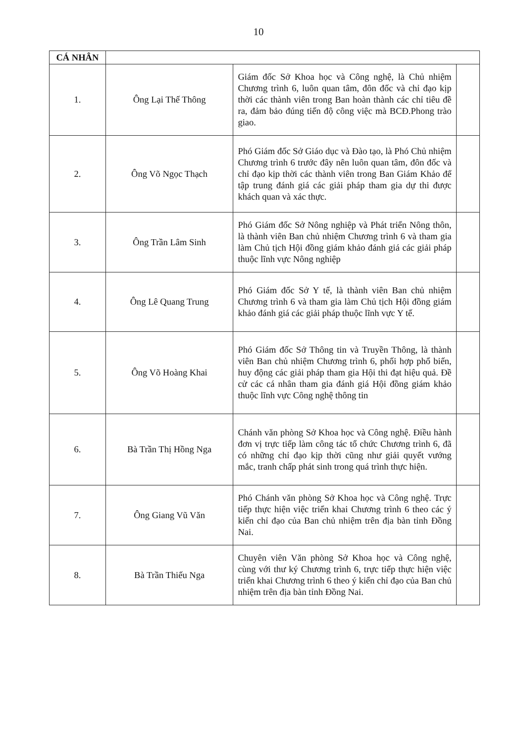10
| CÁ NHÂN | | | |
| 1. | Ông Lại Thế Thông | Giám đốc Sở Khoa học và Công nghệ, là Chủ nhiệm Chương trình 6, luôn quan tâm, đôn đốc và chỉ đạo kịp thời các thành viên trong Ban hoàn thành các chỉ tiêu đề ra, đảm bảo đúng tiến độ công việc mà BCĐ.Phong trào giao. | |
| 2. | Ông Võ Ngọc Thạch | Phó Giám đốc Sở Giáo dục và Đào tạo, là Phó Chủ nhiệm Chương trình 6 trước đây nên luôn quan tâm, đôn đốc và chỉ đạo kịp thời các thành viên trong Ban Giám Khảo để tập trung đánh giá các giải pháp tham gia dự thi được khách quan và xác thực. | |
| 3. | Ông Trần Lâm Sinh | Phó Giám đốc Sở Nông nghiệp và Phát triển Nông thôn, là thành viên Ban chủ nhiệm Chương trình 6 và tham gia làm Chủ tịch Hội đồng giám khảo đánh giá các giải pháp thuộc lĩnh vực Nông nghiệp | |
| 4. | Ông Lê Quang Trung | Phó Giám đốc Sở Y tế, là thành viên Ban chủ nhiệm Chương trình 6 và tham gia làm Chủ tịch Hội đồng giám khảo đánh giá các giải pháp thuộc lĩnh vực Y tế. | |
| 5. | Ông Võ Hoàng Khai | Phó Giám đốc Sở Thông tin và Truyền Thông, là thành viên Ban chủ nhiệm Chương trình 6, phối hợp phổ biến, huy động các giải pháp tham gia Hội thi đạt hiệu quả. Đề cử các cá nhân tham gia đánh giá Hội đồng giám khảo thuộc lĩnh vực Công nghệ thông tin | |
| 6. | Bà Trần Thị Hồng Nga | Chánh văn phòng Sở Khoa học và Công nghệ. Điều hành đơn vị trực tiếp làm công tác tổ chức Chương trình 6, đã có những chỉ đạo kịp thời cũng như giải quyết vướng mắc, tranh chấp phát sinh trong quá trình thực hiện. | |
| 7. | Ông Giang Vũ Văn | Phó Chánh văn phòng Sở Khoa học và Công nghệ. Trực tiếp thực hiện việc triển khai Chương trình 6 theo các ý kiến chỉ đạo của Ban chủ nhiệm trên địa bàn tỉnh Đồng Nai. | |
| 8. | Bà Trần Thiếu Nga | Chuyên viên Văn phòng Sở Khoa học và Công nghệ, cùng với thư ký Chương trình 6, trực tiếp thực hiện việc triển khai Chương trình 6 theo ý kiến chỉ đạo của Ban chủ nhiệm trên địa bàn tỉnh Đồng Nai. | |